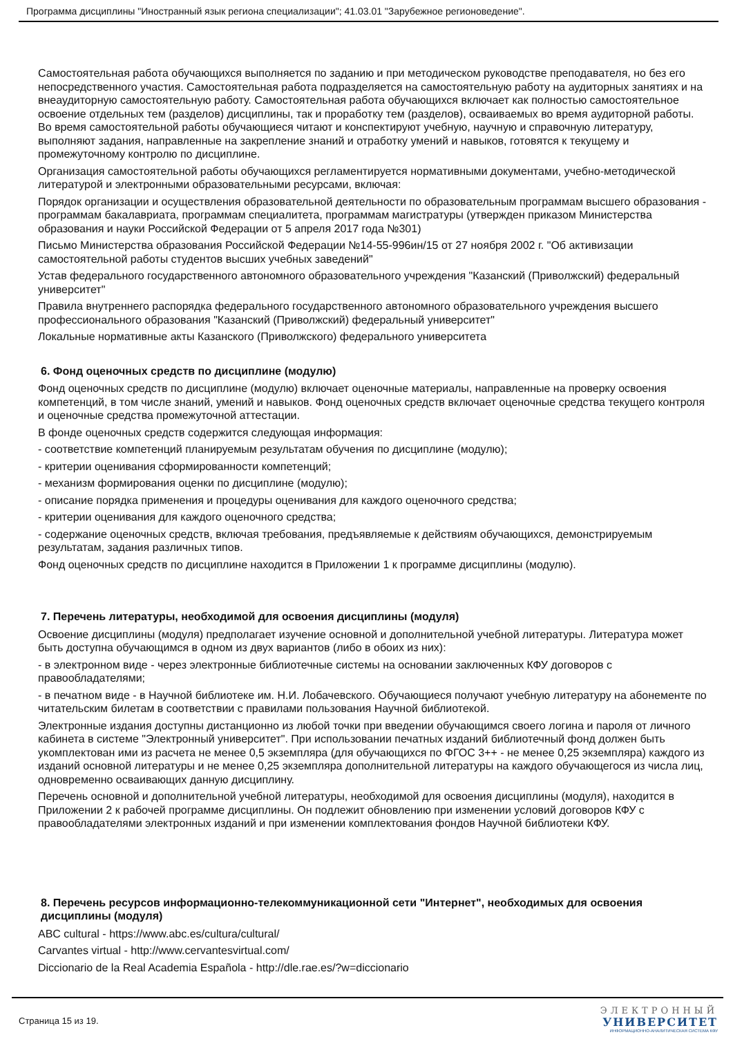Программа дисциплины "Иностранный язык региона специализации"; 41.03.01 "Зарубежное регионоведение".
Самостоятельная работа обучающихся выполняется по заданию и при методическом руководстве преподавателя, но без его непосредственного участия. Самостоятельная работа подразделяется на самостоятельную работу на аудиторных занятиях и на внеаудиторную самостоятельную работу. Самостоятельная работа обучающихся включает как полностью самостоятельное освоение отдельных тем (разделов) дисциплины, так и проработку тем (разделов), осваиваемых во время аудиторной работы. Во время самостоятельной работы обучающиеся читают и конспектируют учебную, научную и справочную литературу, выполняют задания, направленные на закрепление знаний и отработку умений и навыков, готовятся к текущему и промежуточному контролю по дисциплине.
Организация самостоятельной работы обучающихся регламентируется нормативными документами, учебно-методической литературой и электронными образовательными ресурсами, включая:
Порядок организации и осуществления образовательной деятельности по образовательным программам высшего образования - программам бакалавриата, программам специалитета, программам магистратуры (утвержден приказом Министерства образования и науки Российской Федерации от 5 апреля 2017 года №301)
Письмо Министерства образования Российской Федерации №14-55-996ин/15 от 27 ноября 2002 г. "Об активизации самостоятельной работы студентов высших учебных заведений"
Устав федерального государственного автономного образовательного учреждения "Казанский (Приволжский) федеральный университет"
Правила внутреннего распорядка федерального государственного автономного образовательного учреждения высшего профессионального образования "Казанский (Приволжский) федеральный университет"
Локальные нормативные акты Казанского (Приволжского) федерального университета
6. Фонд оценочных средств по дисциплине (модулю)
Фонд оценочных средств по дисциплине (модулю) включает оценочные материалы, направленные на проверку освоения компетенций, в том числе знаний, умений и навыков. Фонд оценочных средств включает оценочные средства текущего контроля и оценочные средства промежуточной аттестации.
В фонде оценочных средств содержится следующая информация:
- соответствие компетенций планируемым результатам обучения по дисциплине (модулю);
- критерии оценивания сформированности компетенций;
- механизм формирования оценки по дисциплине (модулю);
- описание порядка применения и процедуры оценивания для каждого оценочного средства;
- критерии оценивания для каждого оценочного средства;
- содержание оценочных средств, включая требования, предъявляемые к действиям обучающихся, демонстрируемым результатам, задания различных типов.
Фонд оценочных средств по дисциплине находится в Приложении 1 к программе дисциплины (модулю).
7. Перечень литературы, необходимой для освоения дисциплины (модуля)
Освоение дисциплины (модуля) предполагает изучение основной и дополнительной учебной литературы. Литература может быть доступна обучающимся в одном из двух вариантов (либо в обоих из них):
- в электронном виде - через электронные библиотечные системы на основании заключенных КФУ договоров с правообладателями;
- в печатном виде - в Научной библиотеке им. Н.И. Лобачевского. Обучающиеся получают учебную литературу на абонементе по читательским билетам в соответствии с правилами пользования Научной библиотекой.
Электронные издания доступны дистанционно из любой точки при введении обучающимся своего логина и пароля от личного кабинета в системе "Электронный университет". При использовании печатных изданий библиотечный фонд должен быть укомплектован ими из расчета не менее 0,5 экземпляра (для обучающихся по ФГОС 3++ - не менее 0,25 экземпляра) каждого из изданий основной литературы и не менее 0,25 экземпляра дополнительной литературы на каждого обучающегося из числа лиц, одновременно осваивающих данную дисциплину.
Перечень основной и дополнительной учебной литературы, необходимой для освоения дисциплины (модуля), находится в Приложении 2 к рабочей программе дисциплины. Он подлежит обновлению при изменении условий договоров КФУ с правообладателями электронных изданий и при изменении комплектования фондов Научной библиотеки КФУ.
8. Перечень ресурсов информационно-телекоммуникационной сети "Интернет", необходимых для освоения дисциплины (модуля)
ABC cultural - https://www.abc.es/cultura/cultural/
Carvantes virtual - http://www.cervantesvirtual.com/
Diccionario de la Real Academia Española - http://dle.rae.es/?w=diccionario
Страница 15 из 19.
ЭЛЕКТРОННЫЙ
УНИВЕРСИТЕТ
ИНФОРМАЦИОННО-АНАЛИТИЧЕСКАЯ СИСТЕМА КФУ